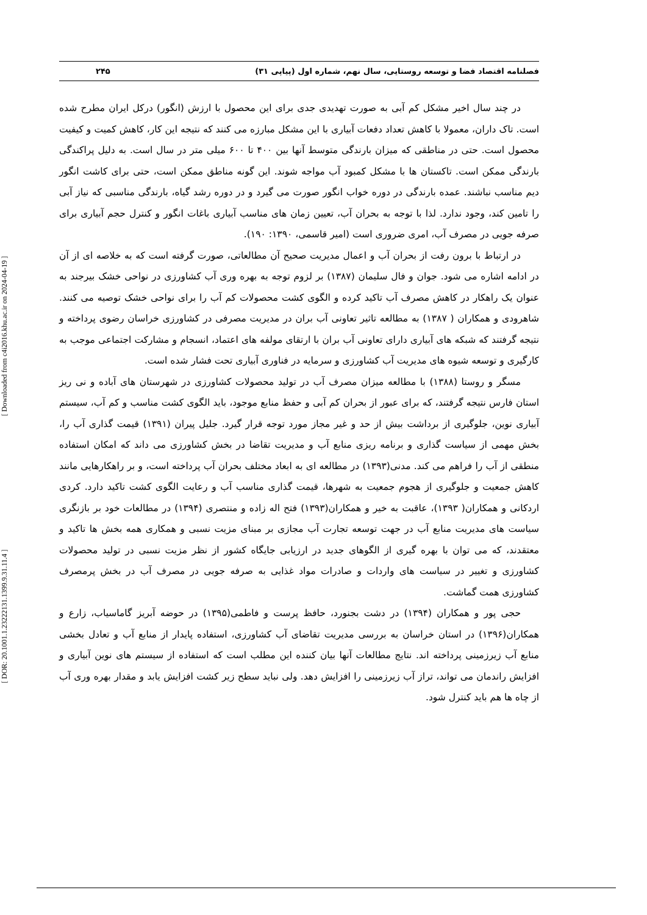فصلنامه اقتصاد فضا و توسعه روستایی، سال نهم، شماره اول (پیاپی ۳۱) ۲۴۵
در چند سال اخیر مشکل کم آبی به صورت تهدیدی جدی برای این محصول با ارزش (انگور) درکل ایران مطرح شده است. تاک داران، معمولا با کاهش تعداد دفعات آبیاری با این مشکل مبارزه می کنند که نتیجه این کار، کاهش کمیت و کیفیت محصول است. حتی در مناطقی که میزان بارندگی متوسط آنها بین ۴۰۰ تا ۶۰۰ میلی متر در سال است. به دلیل پراکندگی بارندگی ممکن است. تاکستان ها با مشکل کمبود آب مواجه شوند. این گونه مناطق ممکن است، حتی برای کاشت انگور دیم مناسب نباشند. عمده بارندگی در دوره خواب انگور صورت می گیرد و در دوره رشد گیاه، بارندگی مناسبی که نیاز آبی را تامین کند، وجود ندارد. لذا با توجه به بحران آب، تعیین زمان های مناسب آبیاری باغات انگور و کنترل حجم آبیاری برای صرفه جویی در مصرف آب، امری ضروری است (امیر قاسمی، ۱۳۹۰: ۱۹۰).
در ارتباط با برون رفت از بحران آب و اعمال مدیریت صحیح آن مطالعاتی، صورت گرفته است که به خلاصه ای از آن در ادامه اشاره می شود. جوان و فال سلیمان (۱۳۸۷) بر لزوم توجه به بهره وری آب کشاورزی در نواحی خشک بیرجند به عنوان یک راهکار در کاهش مصرف آب تاکید کرده و الگوی کشت محصولات کم آب را برای نواحی خشک توصیه می کنند. شاهرودی و همکاران ( ۱۳۸۷) به مطالعه تاثیر تعاونی آب بران در مدیریت مصرفی در کشاورزی خراسان رضوی پرداخته و نتیجه گرفتند که شبکه های آبیاری دارای تعاونی آب بران با ارتقای مولفه های اعتماد، انسجام و مشارکت اجتماعی موجب به کارگیری و توسعه شیوه های مدیریت آب کشاورزی و سرمایه در فناوری آبیاری تحت فشار شده است.
مسگر و روستا (۱۳۸۸) با مطالعه میزان مصرف آب در تولید محصولات کشاورزی در شهرستان های آباده و نی ریز استان فارس نتیجه گرفتند، که برای عبور از بحران کم آبی و حفظ منابع موجود، باید الگوی کشت مناسب و کم آب، سیستم آبیاری نوین، جلوگیری از برداشت بیش از حد و غیر مجاز مورد توجه قرار گیرد. جلیل پیران (۱۳۹۱) قیمت گذاری آب را، بخش مهمی از سیاست گذاری و برنامه ریزی منابع آب و مدیریت تقاضا در بخش کشاورزی می داند که امکان استفاده منطقی از آب را فراهم می کند. مدنی(۱۳۹۳) در مطالعه ای به ابعاد مختلف بحران آب پرداخته است، و بر راهکارهایی مانند کاهش جمعیت و جلوگیری از هجوم جمعیت به شهرها، قیمت گذاری مناسب آب و رعایت الگوی کشت تاکید دارد. کردی اردکانی و همکاران( ۱۳۹۳)، عاقبت به خیر و همکاران(۱۳۹۳) فتح اله زاده و منتصری (۱۳۹۴) در مطالعات خود بر بازنگری سیاست های مدیریت منابع آب در جهت توسعه تجارت آب مجازی بر مبنای مزیت نسبی و همکاری همه بخش ها تاکید و معتقدند، که می توان با بهره گیری از الگوهای جدید در ارزیابی جایگاه کشور از نظر مزیت نسبی در تولید محصولات کشاورزی و تغییر در سیاست های واردات و صادرات مواد غذایی به صرفه جویی در مصرف آب در بخش پرمصرف کشاورزی همت گماشت.
حجی پور و همکاران (۱۳۹۴) در دشت بجنورد، حافظ پرست و فاطمی(۱۳۹۵) در حوضه آبریز گاماسیاب، زارع و همکاران(۱۳۹۶) در استان خراسان به بررسی مدیریت تقاضای آب کشاورزی، استفاده پایدار از منابع آب و تعادل بخشی منابع آب زیرزمینی پرداخته اند. نتایج مطالعات آنها بیان کننده این مطلب است که استفاده از سیستم های نوین آبیاری و افزایش راندمان می تواند، تراز آب زیرزمینی را افزایش دهد. ولی نباید سطح زیر کشت افزایش یابد و مقدار بهره وری آب از چاه ها هم باید کنترل شود.
[ DOR: 20.1001.1.23222131.1399.9.31.11.4 ] [ Downloaded from c4i2016.khu.ac.ir on 2024-04-19 ]